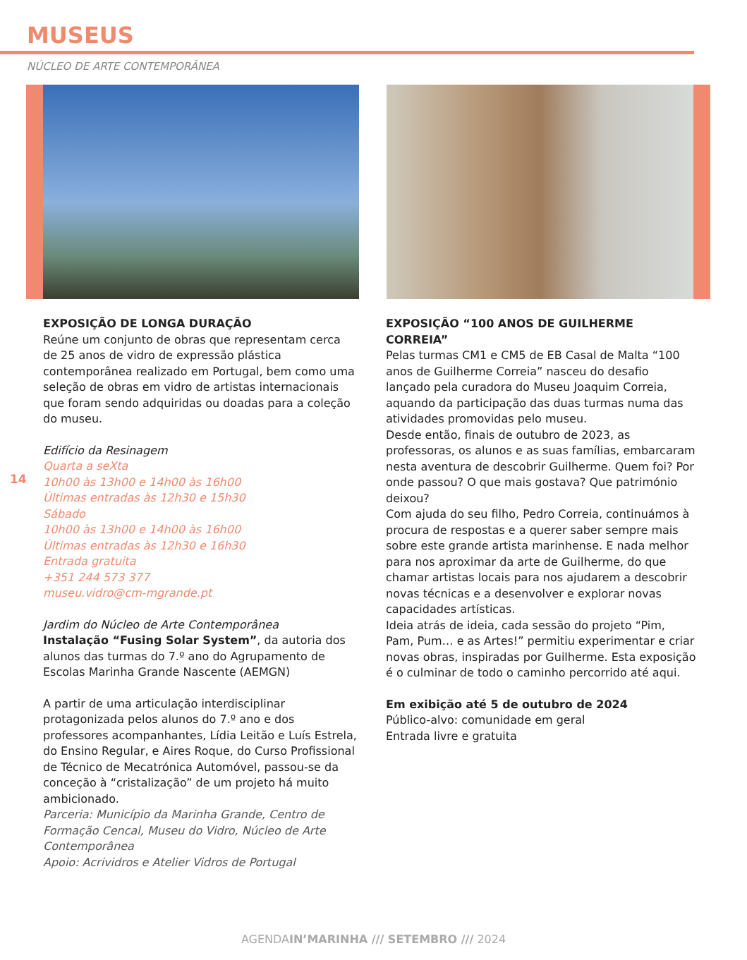MUSEUS
NÚCLEO DE ARTE CONTEMPORÂNEA
14
EXPOSIÇÃO DE LONGA DURAÇÃO
Reúne um conjunto de obras que representam cerca de 25 anos de vidro de expressão plástica contemporânea realizado em Portugal, bem como uma seleção de obras em vidro de artistas internacionais que foram sendo adquiridas ou doadas para a coleção do museu.
Edifício da Resinagem
Quarta a seXta
10h00 às 13h00 e 14h00 às 16h00
Últimas entradas às 12h30 e 15h30
Sábado
10h00 às 13h00 e 14h00 às 16h00
Últimas entradas às 12h30 e 16h30
Entrada gratuita
+351 244 573 377
museu.vidro@cm-mgrande.pt
Jardim do Núcleo de Arte Contemporânea
Instalação “Fusing Solar System”, da autoria dos alunos das turmas do 7.º ano do Agrupamento de Escolas Marinha Grande Nascente (AEMGN)
A partir de uma articulação interdisciplinar protagonizada pelos alunos do 7.º ano e dos professores acompanhantes, Lídia Leitão e Luís Estrela, do Ensino Regular, e Aires Roque, do Curso Profissional de Técnico de Mecatrónica Automóvel, passou-se da conceção à “cristalização” de um projeto há muito ambicionado.
Parceria: Município da Marinha Grande, Centro de Formação Cencal, Museu do Vidro, Núcleo de Arte Contemporânea
Apoio: Acrividros e Atelier Vidros de Portugal
EXPOSIÇÃO “100 ANOS DE GUILHERME CORREIA”
Pelas turmas CM1 e CM5 de EB Casal de Malta “100 anos de Guilherme Correia” nasceu do desafio lançado pela curadora do Museu Joaquim Correia, aquando da participação das duas turmas numa das atividades promovidas pelo museu.
Desde então, finais de outubro de 2023, as professoras, os alunos e as suas famílias, embarcaram nesta aventura de descobrir Guilherme. Quem foi? Por onde passou? O que mais gostava? Que património deixou?
Com ajuda do seu filho, Pedro Correia, continuámos à procura de respostas e a querer saber sempre mais sobre este grande artista marinhense. E nada melhor para nos aproximar da arte de Guilherme, do que chamar artistas locais para nos ajudarem a descobrir novas técnicas e a desenvolver e explorar novas capacidades artísticas.
Ideia atrás de ideia, cada sessão do projeto “Pim, Pam, Pum… e as Artes!” permitiu experimentar e criar novas obras, inspiradas por Guilherme. Esta exposição é o culminar de todo o caminho percorrido até aqui.
Em exibição até 5 de outubro de 2024
Público-alvo: comunidade em geral
Entrada livre e gratuita
AGENDAIN’MARINHA /// SETEMBRO /// 2024